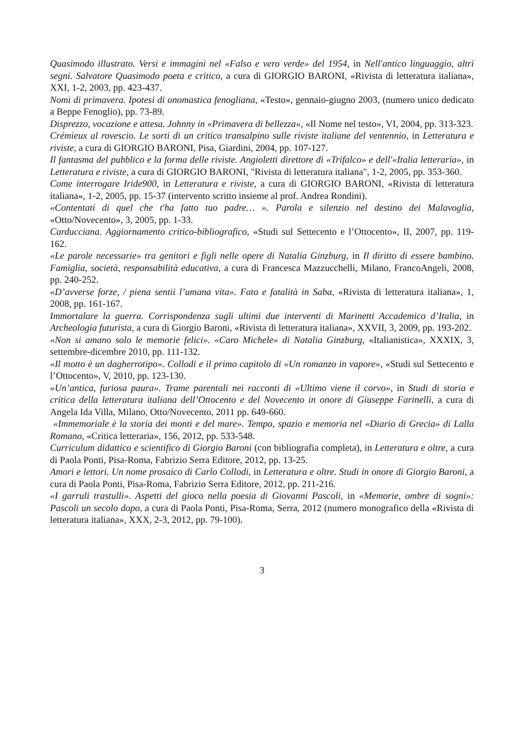Quasimodo illustrato. Versi e immagini nel «Falso e vero verde» del 1954, in Nell'antico linguaggio, altri segni. Salvatore Quasimodo poeta e critico, a cura di GIORGIO BARONI, «Rivista di letteratura italiana», XXI, 1-2, 2003, pp. 423-437.
Nomi di primavera. Ipotesi di onomastica fenogliana, «Testo», gennaio-giugno 2003, (numero unico dedicato a Beppe Fenoglio), pp. 73-89.
Disprezzo, vocazione e attesa. Johnny in «Primavera di bellezza», «Il Nome nel testo», VI, 2004, pp. 313-323.
Crémieux al rovescio. Le sorti di un critico transalpino sulle riviste italiane del ventennio, in Letteratura e riviste, a cura di GIORGIO BARONI, Pisa, Giardini, 2004, pp. 107-127.
Il fantasma del pubblico e la forma delle riviste. Angioletti direttore di «Trifalco» e dell'«Italia letteraria», in Letteratura e riviste, a cura di GIORGIO BARONI, "Rivista di letteratura italiana", 1-2, 2005, pp. 353-360.
Come interrogare Iride900, in Letteratura e riviste, a cura di GIORGIO BARONI, «Rivista di letteratura italiana», 1-2, 2005, pp. 15-37 (intervento scritto insieme al prof. Andrea Rondini).
«Contentati di quel che t'ha fatto tuo padre… ». Parola e silenzio nel destino dei Malavoglia, «Otto/Novecento», 3, 2005, pp. 1-33.
Carducciana. Aggiornamento critico-bibliografico, «Studi sul Settecento e l’Ottocento», II, 2007, pp. 119-162.
«Le parole necessarie» tra genitori e figli nelle opere di Natalia Ginzburg, in Il diritto di essere bambino. Famiglia, società, responsabilità educativa, a cura di Francesca Mazzucchelli, Milano, FrancoAngeli, 2008, pp. 240-252.
«D’avverse forze, / piena sentii l’umana vita». Fato e fatalità in Saba, «Rivista di letteratura italiana», 1, 2008, pp. 161-167.
Immortalare la guerra. Corrispondenza sugli ultimi due interventi di Marinetti Accademico d’Italia, in Archeologia futurista, a cura di Giorgio Baroni, «Rivista di letteratura italiana», XXVII, 3, 2009, pp. 193-202.
«Non si amano solo le memorie felici». «Caro Michele» di Natalia Ginzburg, «Italianistica», XXXIX, 3, settembre-dicembre 2010, pp. 111-132.
«Il motto è un dagherrotipo». Collodi e il primo capitolo di «Un romanzo in vapore», «Studi sul Settecento e l’Ottocento», V, 2010, pp. 123-130.
«Un’antica, furiosa paura». Trame parentali nei racconti di «Ultimo viene il corvo», in Studi di storia e critica della letteratura italiana dell’Ottocento e del Novecento in onore di Giuseppe Farinelli, a cura di Angela Ida Villa, Milano, Otto/Novecento, 2011 pp. 649-660.
«Immemoriale è la storia dei monti e del mare». Tempo, spazio e memoria nel «Diario di Grecia» di Lalla Romano, «Critica letteraria», 156, 2012, pp. 533-548.
Curriculum didattico e scientifico di Giorgio Baroni (con bibliografia completa), in Letteratura e oltre, a cura di Paola Ponti, Pisa-Roma, Fabrizio Serra Editore, 2012, pp. 13-25.
Amori e lettori. Un nome prosaico di Carlo Collodi, in Letteratura e oltre. Studi in onore di Giorgio Baroni, a cura di Paola Ponti, Pisa-Roma, Fabrizio Serra Editore, 2012, pp. 211-216.
«I garruli trastulli». Aspetti del gioco nella poesia di Giovanni Pascoli, in «Memorie, ombre di sogni»: Pascoli un secolo dopo, a cura di Paola Ponti, Pisa-Roma, Serra, 2012 (numero monografico della «Rivista di letteratura italiana», XXX, 2-3, 2012, pp. 79-100).
3